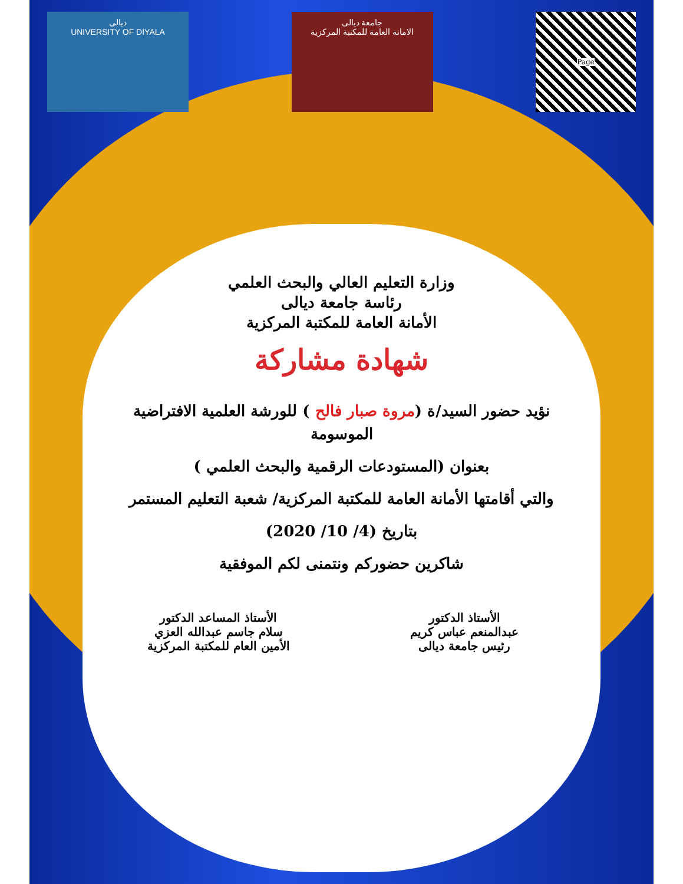ديالى
UNIVERSITY OF DIYALA
جامعة ديالى
الامانة العامة للمكتبة المركزية
Page
وزارة التعليم العالي والبحث العلمي
رئاسة جامعة ديالى
الأمانة العامة للمكتبة المركزية
شهادة مشاركة
نؤيد حضور السيد/ة (مروة صبار فالح ) للورشة العلمية الافتراضية الموسومة
بعنوان (المستودعات الرقمية والبحث العلمي )
والتي أقامتها الأمانة العامة للمكتبة المركزية/ شعبة التعليم المستمر
بتاريخ (4/ 10/ 2020)
شاكرين حضوركم ونتمنى لكم الموفقية
الأستاذ الدكتور
عبدالمنعم عباس كريم
رئيس جامعة ديالى
الأستاذ المساعد الدكتور
سلام جاسم عبدالله العزي
الأمين العام للمكتبة المركزية